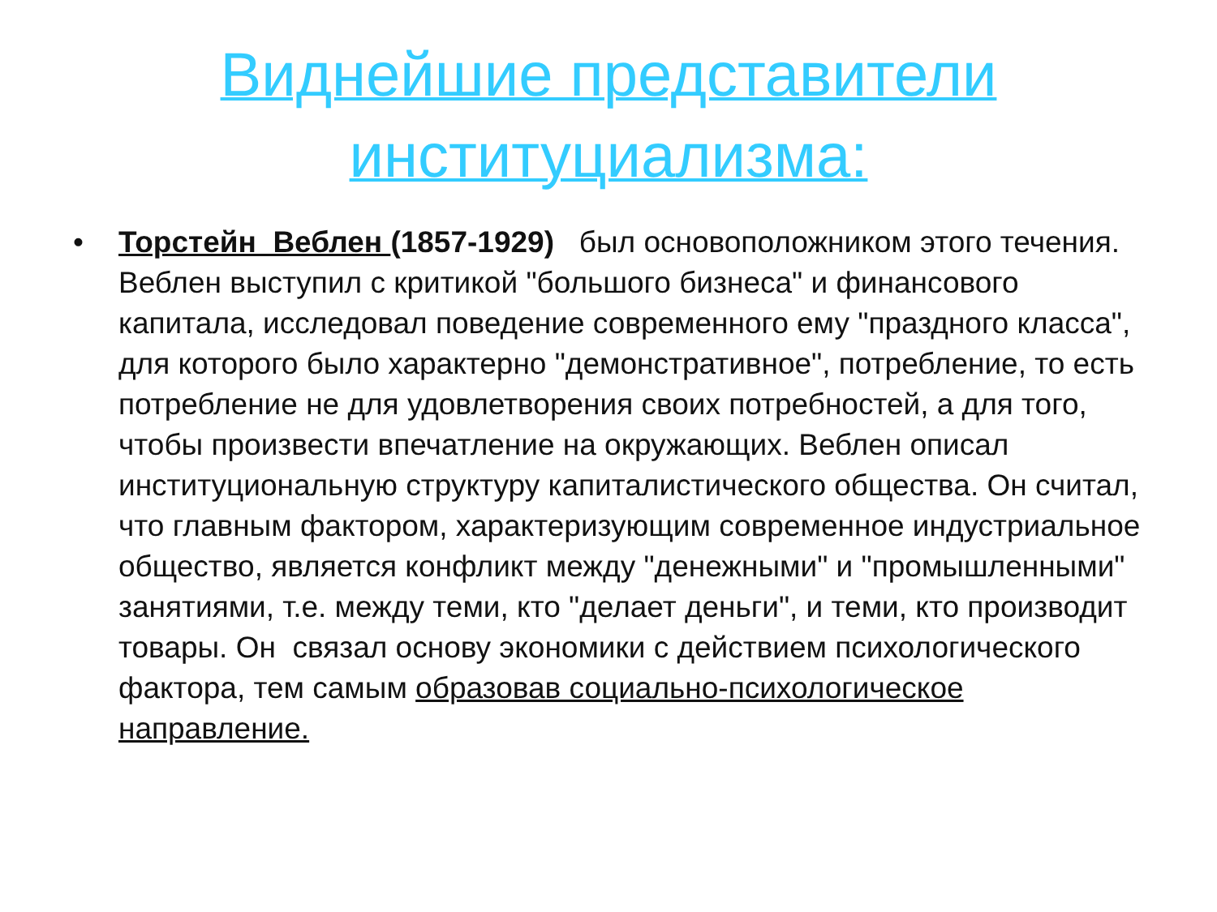Виднейшие представители
институциализма:
• Торстейн Веблен (1857-1929) был основоположником этого течения. Веблен выступил с критикой "большого бизнеса" и финансового капитала, исследовал поведение современного ему "праздного класса", для которого было характерно "демонстративное", потребление, то есть потребление не для удовлетворения своих потребностей, а для того, чтобы произвести впечатление на окружающих. Веблен описал институциональную структуру капиталистического общества. Он считал, что главным фактором, характеризующим современное индустриальное общество, является конфликт между "денежными" и "промышленными" занятиями, т.е. между теми, кто "делает деньги", и теми, кто производит товары. Он связал основу экономики с действием психологического фактора, тем самым образовав социально-психологическое направление.